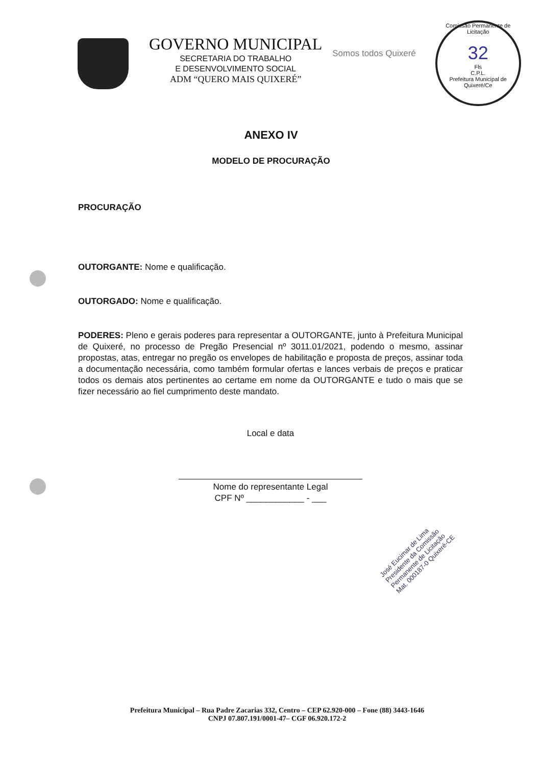GOVERNO MUNICIPAL
SECRETARIA DO TRABALHO
E DESENVOLVIMENTO SOCIAL
ADM “QUERO MAIS QUIXERÉ”
Somos todos Quixeré
Comissão Permanente de Licitação
32
Fls
C.P.L.
Prefeitura Municipal de Quixeré/Ce
ANEXO IV
MODELO DE PROCURAÇÃO
PROCURAÇÃO
OUTORGANTE: Nome e qualificação.
OUTORGADO: Nome e qualificação.
PODERES: Pleno e gerais poderes para representar a OUTORGANTE, junto à Prefeitura Municipal de Quixeré, no processo de Pregão Presencial nº 3011.01/2021, podendo o mesmo, assinar propostas, atas, entregar no pregão os envelopes de habilitação e proposta de preços, assinar toda a documentação necessária, como também formular ofertas e lances verbais de preços e praticar todos os demais atos pertinentes ao certame em nome da OUTORGANTE e tudo o mais que se fizer necessário ao fiel cumprimento deste mandato.
Local e data
Nome do representante Legal
CPF Nº ____________ - ___
José Eucimar de Lima
Presidente da Comissão
Permanente de Licitação
Mat. 000187-0 Quixeré-CE
Prefeitura Municipal – Rua Padre Zacarias 332, Centro – CEP 62.920-000 – Fone (88) 3443-1646
CNPJ 07.807.191/0001-47– CGF 06.920.172-2